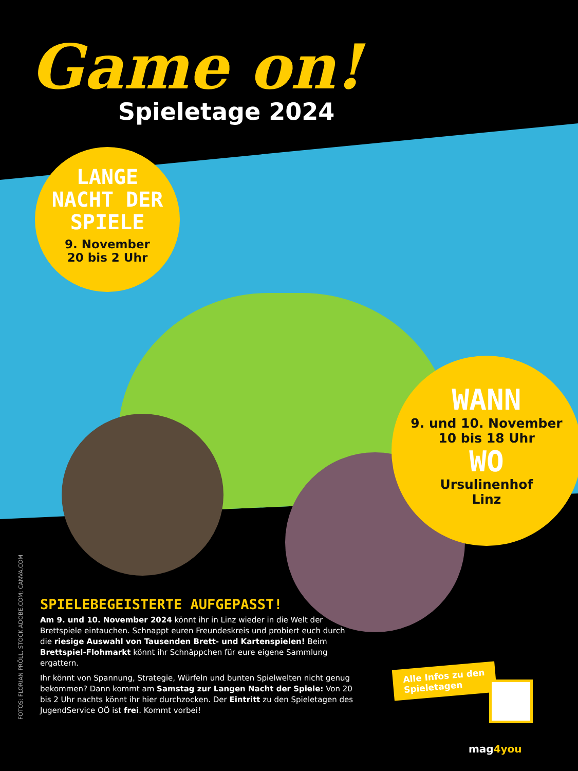Game on!
Spieletage 2024
LANGE
NACHT DER
SPIELE
9. November
20 bis 2 Uhr
WANN
9. und 10. November
10 bis 18 Uhr
WO
Ursulinenhof
Linz
FOTOS: FLORIAN PRÖLL, STOCK.ADOBE.COM; CANVA.COM
SPIELEBEGEISTERTE AUFGEPASST!
Am 9. und 10. November 2024 könnt ihr in Linz wieder in die Welt der Brettspiele eintauchen. Schnappt euren Freundeskreis und probiert euch durch die riesige Auswahl von Tausenden Brett- und Kartenspielen! Beim Brettspiel-Flohmarkt könnt ihr Schnäppchen für eure eigene Sammlung ergattern.
Ihr könnt von Spannung, Strategie, Würfeln und bunten Spielwelten nicht genug bekommen? Dann kommt am Samstag zur Langen Nacht der Spiele: Von 20 bis 2 Uhr nachts könnt ihr hier durchzocken. Der Eintritt zu den Spieletagen des JugendService OÖ ist frei. Kommt vorbei!
Alle Infos zu den
Spieletagen
mag4you